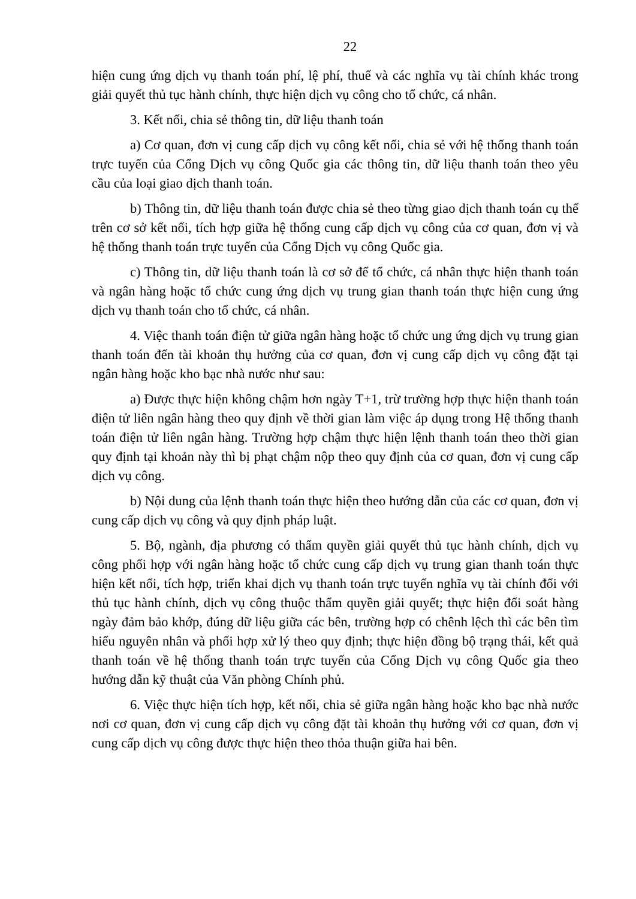22
hiện cung ứng dịch vụ thanh toán phí, lệ phí, thuế và các nghĩa vụ tài chính khác trong giải quyết thủ tục hành chính, thực hiện dịch vụ công cho tổ chức, cá nhân.
3. Kết nối, chia sẻ thông tin, dữ liệu thanh toán
a) Cơ quan, đơn vị cung cấp dịch vụ công kết nối, chia sẻ với hệ thống thanh toán trực tuyến của Cổng Dịch vụ công Quốc gia các thông tin, dữ liệu thanh toán theo yêu cầu của loại giao dịch thanh toán.
b) Thông tin, dữ liệu thanh toán được chia sẻ theo từng giao dịch thanh toán cụ thể trên cơ sở kết nối, tích hợp giữa hệ thống cung cấp dịch vụ công của cơ quan, đơn vị và hệ thống thanh toán trực tuyến của Cổng Dịch vụ công Quốc gia.
c) Thông tin, dữ liệu thanh toán là cơ sở để tổ chức, cá nhân thực hiện thanh toán và ngân hàng hoặc tổ chức cung ứng dịch vụ trung gian thanh toán thực hiện cung ứng dịch vụ thanh toán cho tổ chức, cá nhân.
4. Việc thanh toán điện tử giữa ngân hàng hoặc tổ chức ung ứng dịch vụ trung gian thanh toán đến tài khoản thụ hưởng của cơ quan, đơn vị cung cấp dịch vụ công đặt tại ngân hàng hoặc kho bạc nhà nước như sau:
a) Được thực hiện không chậm hơn ngày T+1, trừ trường hợp thực hiện thanh toán điện tử liên ngân hàng theo quy định về thời gian làm việc áp dụng trong Hệ thống thanh toán điện tử liên ngân hàng. Trường hợp chậm thực hiện lệnh thanh toán theo thời gian quy định tại khoản này thì bị phạt chậm nộp theo quy định của cơ quan, đơn vị cung cấp dịch vụ công.
b) Nội dung của lệnh thanh toán thực hiện theo hướng dẫn của các cơ quan, đơn vị cung cấp dịch vụ công và quy định pháp luật.
5. Bộ, ngành, địa phương có thẩm quyền giải quyết thủ tục hành chính, dịch vụ công phối hợp với ngân hàng hoặc tổ chức cung cấp dịch vụ trung gian thanh toán thực hiện kết nối, tích hợp, triển khai dịch vụ thanh toán trực tuyến nghĩa vụ tài chính đối với thủ tục hành chính, dịch vụ công thuộc thẩm quyền giải quyết; thực hiện đối soát hàng ngày đảm bảo khớp, đúng dữ liệu giữa các bên, trường hợp có chênh lệch thì các bên tìm hiểu nguyên nhân và phối hợp xử lý theo quy định; thực hiện đồng bộ trạng thái, kết quả thanh toán về hệ thống thanh toán trực tuyến của Cổng Dịch vụ công Quốc gia theo hướng dẫn kỹ thuật của Văn phòng Chính phủ.
6. Việc thực hiện tích hợp, kết nối, chia sẻ giữa ngân hàng hoặc kho bạc nhà nước nơi cơ quan, đơn vị cung cấp dịch vụ công đặt tài khoản thụ hưởng với cơ quan, đơn vị cung cấp dịch vụ công được thực hiện theo thỏa thuận giữa hai bên.